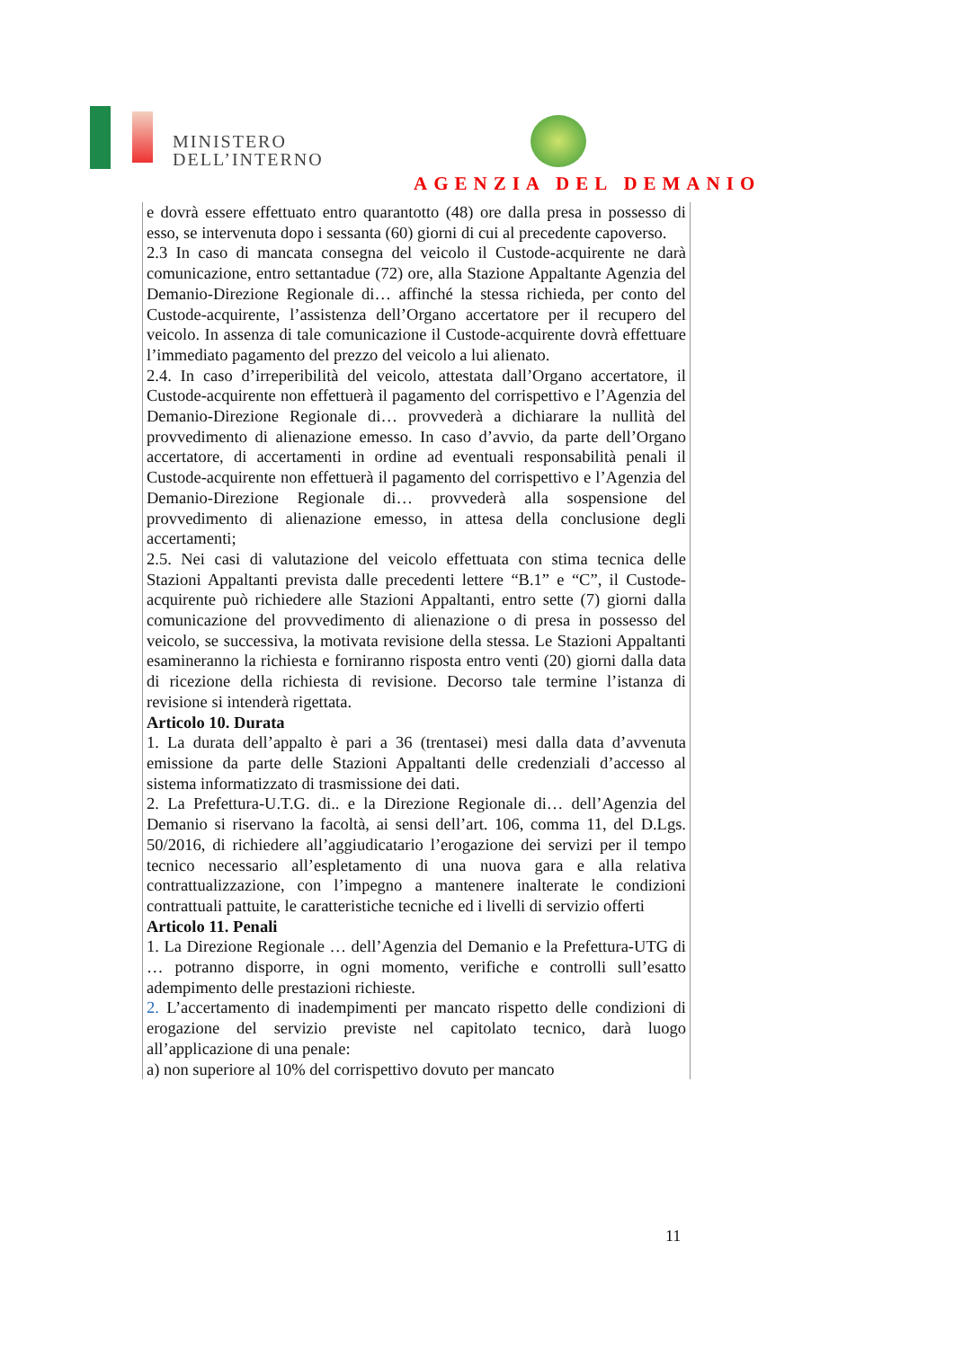MINISTERO
DELL’INTERNO
AGENZIA DEL DEMANIO
e dovrà essere effettuato entro quarantotto (48) ore dalla presa in possesso di esso, se intervenuta dopo i sessanta (60) giorni di cui al precedente capoverso.
2.3 In caso di mancata consegna del veicolo il Custode-acquirente ne darà comunicazione, entro settantadue (72) ore, alla Stazione Appaltante Agenzia del Demanio-Direzione Regionale di… affinché la stessa richieda, per conto del Custode-acquirente, l’assistenza dell’Organo accertatore per il recupero del veicolo. In assenza di tale comunicazione il Custode-acquirente dovrà effettuare l’immediato pagamento del prezzo del veicolo a lui alienato.
2.4. In caso d’irreperibilità del veicolo, attestata dall’Organo accertatore, il Custode-acquirente non effettuerà il pagamento del corrispettivo e l’Agenzia del Demanio-Direzione Regionale di… provvederà a dichiarare la nullità del provvedimento di alienazione emesso. In caso d’avvio, da parte dell’Organo accertatore, di accertamenti in ordine ad eventuali responsabilità penali il Custode-acquirente non effettuerà il pagamento del corrispettivo e l’Agenzia del Demanio-Direzione Regionale di… provvederà alla sospensione del provvedimento di alienazione emesso, in attesa della conclusione degli accertamenti;
2.5. Nei casi di valutazione del veicolo effettuata con stima tecnica delle Stazioni Appaltanti prevista dalle precedenti lettere “B.1” e “C”, il Custode-acquirente può richiedere alle Stazioni Appaltanti, entro sette (7) giorni dalla comunicazione del provvedimento di alienazione o di presa in possesso del veicolo, se successiva, la motivata revisione della stessa. Le Stazioni Appaltanti esamineranno la richiesta e forniranno risposta entro venti (20) giorni dalla data di ricezione della richiesta di revisione. Decorso tale termine l’istanza di revisione si intenderà rigettata.
Articolo 10. Durata
1. La durata dell’appalto è pari a 36 (trentasei) mesi dalla data d’avvenuta emissione da parte delle Stazioni Appaltanti delle credenziali d’accesso al sistema informatizzato di trasmissione dei dati.
2. La Prefettura-U.T.G. di.. e la Direzione Regionale di… dell’Agenzia del Demanio si riservano la facoltà, ai sensi dell’art. 106, comma 11, del D.Lgs. 50/2016, di richiedere all’aggiudicatario l’erogazione dei servizi per il tempo tecnico necessario all’espletamento di una nuova gara e alla relativa contrattualizzazione, con l’impegno a mantenere inalterate le condizioni contrattuali pattuite, le caratteristiche tecniche ed i livelli di servizio offerti
Articolo 11. Penali
1. La Direzione Regionale … dell’Agenzia del Demanio e la Prefettura-UTG di … potranno disporre, in ogni momento, verifiche e controlli sull’esatto adempimento delle prestazioni richieste.
2. L’accertamento di inadempimenti per mancato rispetto delle condizioni di erogazione del servizio previste nel capitolato tecnico, darà luogo all’applicazione di una penale:
a) non superiore al 10% del corrispettivo dovuto per mancato
11